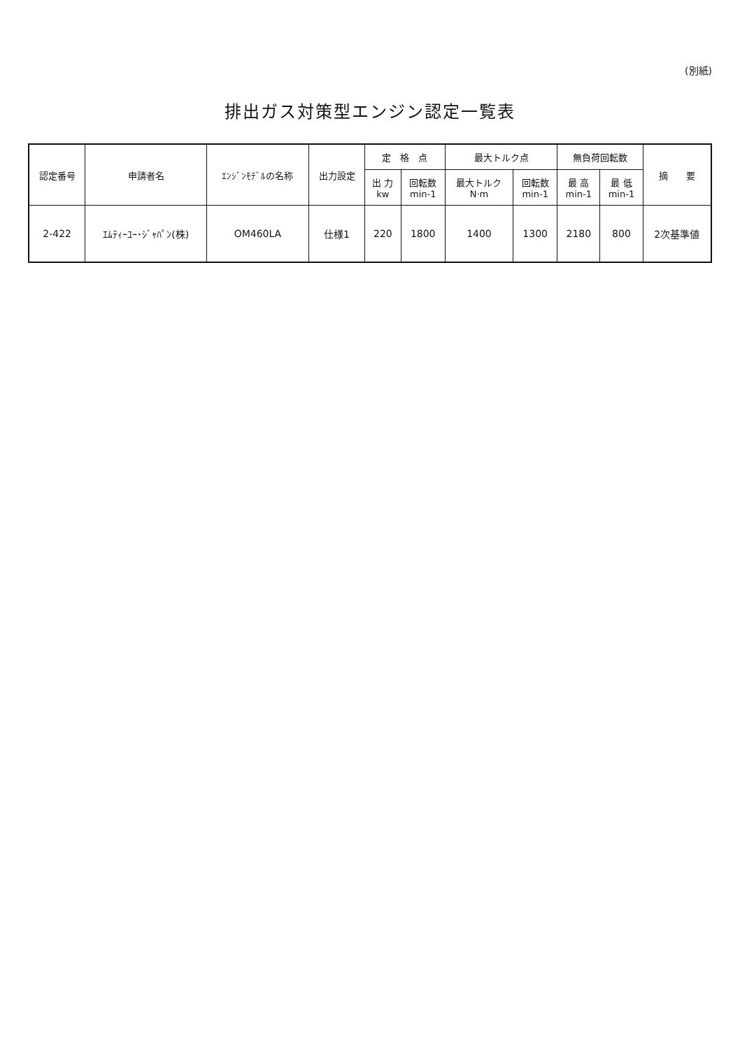(別紙)
排出ガス対策型エンジン認定一覧表
| 認定番号 | 申請者名 | ｴﾝｼﾞﾝﾓﾃﾞﾙの名称 | 出力設定 | 定 格 点 | | 最大トルク点 | | 無負荷回転数 | | 摘 要 |
| --- | --- | --- | --- | --- | --- | --- | --- | --- | --- | --- |
| | | | | 出 力 kw | 回転数 min-1 | 最大トルク N·m | 回転数 min-1 | 最 高 min-1 | 最 低 min-1 | |
| 2-422 | ｴﾑﾃｨｰﾕｰ･ｼﾞｬﾊﾟﾝ(株) | OM460LA | 仕様1 | 220 | 1800 | 1400 | 1300 | 2180 | 800 | 2次基準値 |